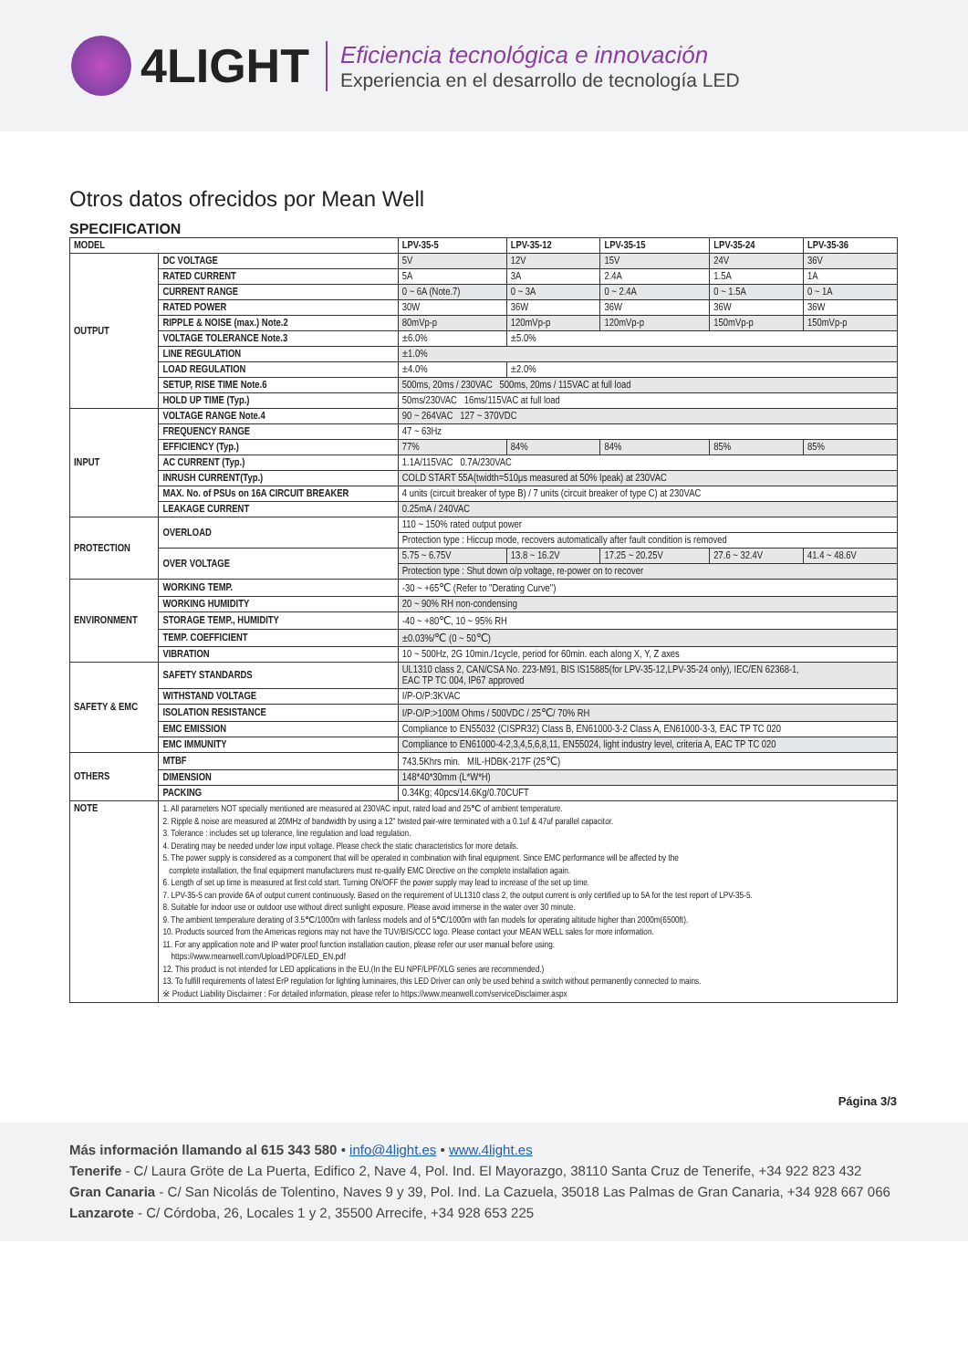4LIGHT
Eficiencia tecnológica e innovación
Experiencia en el desarrollo de tecnología LED
Otros datos ofrecidos por Mean Well
SPECIFICATION
| MODEL | | LPV-35-5 | LPV-35-12 | LPV-35-15 | LPV-35-24 | LPV-35-36 |
| --- | --- | --- | --- | --- | --- | --- |
| OUTPUT | DC VOLTAGE | 5V | 12V | 15V | 24V | 36V |
| | RATED CURRENT | 5A | 3A | 2.4A | 1.5A | 1A |
| | CURRENT RANGE | 0 ~ 6A (Note.7) | 0 ~ 3A | 0 ~ 2.4A | 0 ~ 1.5A | 0 ~ 1A |
| | RATED POWER | 30W | 36W | 36W | 36W | 36W |
| | RIPPLE & NOISE (max.) Note.2 | 80mVp-p | 120mVp-p | 120mVp-p | 150mVp-p | 150mVp-p |
| | VOLTAGE TOLERANCE Note.3 | ±6.0% | ±5.0% | | | |
| | LINE REGULATION | ±1.0% | | | | |
| | LOAD REGULATION | ±4.0% | ±2.0% | | | |
| | SETUP, RISE TIME Note.6 | 500ms, 20ms / 230VAC 500ms, 20ms / 115VAC at full load | | | | |
| | HOLD UP TIME (Typ.) | 50ms/230VAC 16ms/115VAC at full load | | | | |
| INPUT | VOLTAGE RANGE Note.4 | 90 ~ 264VAC 127 ~ 370VDC | | | | |
| | FREQUENCY RANGE | 47 ~ 63Hz | | | | |
| | EFFICIENCY (Typ.) | 77% | 84% | 84% | 85% | 85% |
| | AC CURRENT (Typ.) | 1.1A/115VAC 0.7A/230VAC | | | | |
| | INRUSH CURRENT(Typ.) | COLD START 55A(twidth=510μs measured at 50% Ipeak) at 230VAC | | | | |
| | MAX. No. of PSUs on 16A CIRCUIT BREAKER | 4 units (circuit breaker of type B) / 7 units (circuit breaker of type C) at 230VAC | | | | |
| | LEAKAGE CURRENT | 0.25mA / 240VAC | | | | |
| PROTECTION | OVERLOAD | 110 ~ 150% rated output power | | | | |
| | | Protection type : Hiccup mode, recovers automatically after fault condition is removed | | | | |
| | OVER VOLTAGE | 5.75 ~ 6.75V | 13.8 ~ 16.2V | 17.25 ~ 20.25V | 27.6 ~ 32.4V | 41.4 ~ 48.6V |
| | | Protection type : Shut down o/p voltage, re-power on to recover | | | | |
| ENVIRONMENT | WORKING TEMP. | -30 ~ +65℃ (Refer to "Derating Curve") | | | | |
| | WORKING HUMIDITY | 20 ~ 90% RH non-condensing | | | | |
| | STORAGE TEMP., HUMIDITY | -40 ~ +80℃, 10 ~ 95% RH | | | | |
| | TEMP. COEFFICIENT | ±0.03%/℃ (0 ~ 50℃) | | | | |
| | VIBRATION | 10 ~ 500Hz, 2G 10min./1cycle, period for 60min. each along X, Y, Z axes | | | | |
| SAFETY & EMC | SAFETY STANDARDS | UL1310 class 2, CAN/CSA No. 223-M91, BIS IS15885(for LPV-35-12,LPV-35-24 only), IEC/EN 62368-1, EAC TP TC 004, IP67 approved | | | | |
| | WITHSTAND VOLTAGE | I/P-O/P:3KVAC | | | | |
| | ISOLATION RESISTANCE | I/P-O/P:>100M Ohms / 500VDC / 25℃/ 70% RH | | | | |
| | EMC EMISSION | Compliance to EN55032 (CISPR32) Class B, EN61000-3-2 Class A, EN61000-3-3, EAC TP TC 020 | | | | |
| | EMC IMMUNITY | Compliance to EN61000-4-2,3,4,5,6,8,11, EN55024, light industry level, criteria A, EAC TP TC 020 | | | | |
| OTHERS | MTBF | 743.5Khrs min. MIL-HDBK-217F (25℃) | | | | |
| | DIMENSION | 148*40*30mm (L*W*H) | | | | |
| | PACKING | 0.34Kg; 40pcs/14.6Kg/0.70CUFT | | | | |
| NOTE | 1. All parameters NOT specially mentioned are measured at 230VAC input, rated load and 25℃ of ambient temperature. 2. Ripple & noise are measured at 20MHz of bandwidth by using a 12" twisted pair-wire terminated with a 0.1uf & 47uf parallel capacitor. 3. Tolerance : includes set up tolerance, line regulation and load regulation. 4. Derating may be needed under low input voltage. Please check the static characteristics for more details. 5. The power supply is considered as a component that will be operated in combination with final equipment. Since EMC performance will be affected by the complete installation, the final equipment manufacturers must re-qualify EMC Directive on the complete installation again. 6. Length of set up time is measured at first cold start. Turning ON/OFF the power supply may lead to increase of the set up time. 7. LPV-35-5 can provide 6A of output current continuously. Based on the requirement of UL1310 class 2, the output current is only certified up to 5A for the test report of LPV-35-5. 8. Suitable for indoor use or outdoor use without direct sunlight exposure. Please avoid immerse in the water over 30 minute. 9. The ambient temperature derating of 3.5℃/1000m with fanless models and of 5℃/1000m with fan models for operating altitude higher than 2000m(6500ft). 10. Products sourced from the Americas regions may not have the TUV/BIS/CCC logo. Please contact your MEAN WELL sales for more information. 11. For any application note and IP water proof function installation caution, please refer our user manual before using. https://www.meanwell.com/Upload/PDF/LED_EN.pdf 12. This product is not intended for LED applications in the EU.(In the EU NPF/LPF/XLG series are recommended.) 13. To fulfill requirements of latest ErP regulation for lighting luminaires, this LED Driver can only be used behind a switch without permanently connected to mains. ※ Product Liability Disclaimer : For detailed information, please refer to https://www.meanwell.com/serviceDisclaimer.aspx | | | | | |
Página 3/3
Más información llamando al 615 343 580 • info@4light.es • www.4light.es
Tenerife - C/ Laura Gröte de La Puerta, Edifico 2, Nave 4, Pol. Ind. El Mayorazgo, 38110 Santa Cruz de Tenerife, +34 922 823 432
Gran Canaria - C/ San Nicolás de Tolentino, Naves 9 y 39, Pol. Ind. La Cazuela, 35018 Las Palmas de Gran Canaria, +34 928 667 066
Lanzarote - C/ Córdoba, 26, Locales 1 y 2, 35500 Arrecife, +34 928 653 225